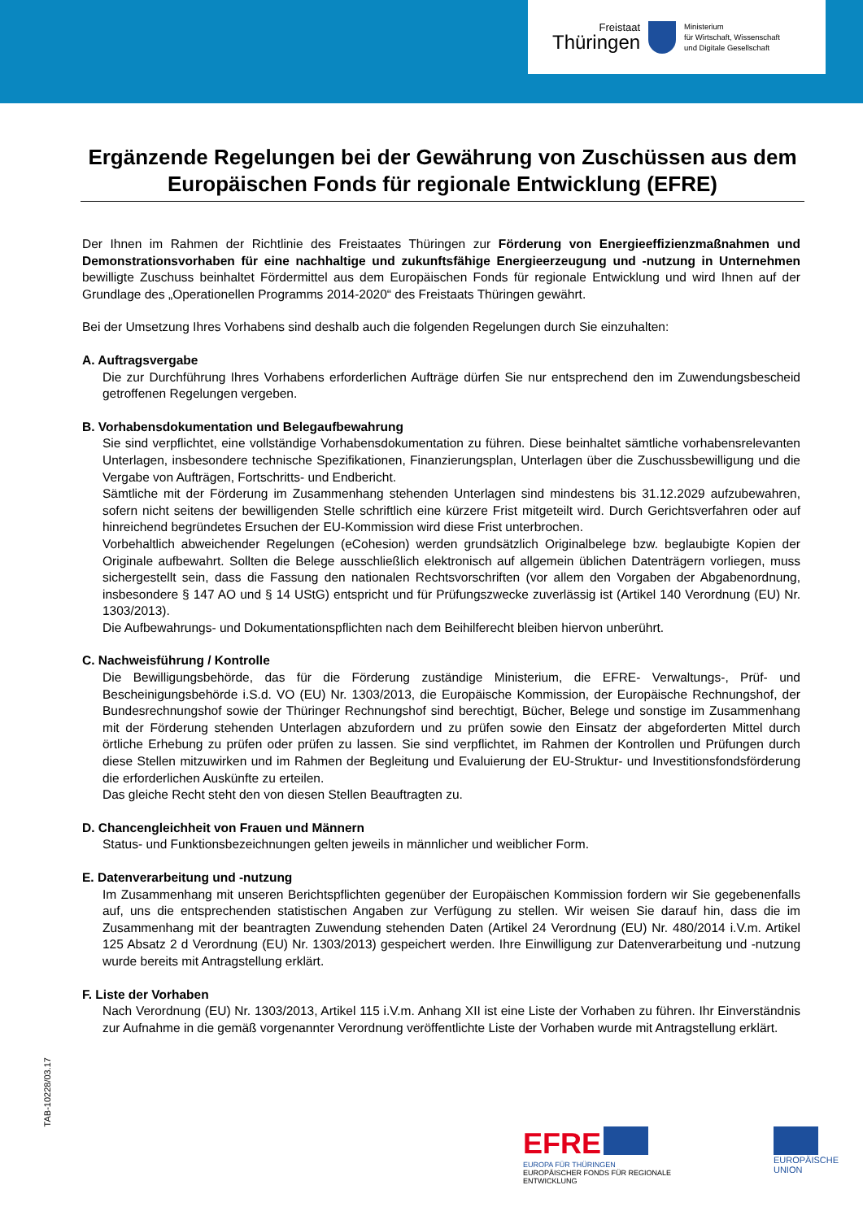Freistaat
Thüringen
Ministerium
für Wirtschaft, Wissenschaft
und Digitale Gesellschaft
Ergänzende Regelungen bei der Gewährung von Zuschüssen aus dem Europäischen Fonds für regionale Entwicklung (EFRE)
Der Ihnen im Rahmen der Richtlinie des Freistaates Thüringen zur Förderung von Energieeffizienzmaßnahmen und Demonstrationsvorhaben für eine nachhaltige und zukunftsfähige Energieerzeugung und -nutzung in Unternehmen bewilligte Zuschuss beinhaltet Fördermittel aus dem Europäischen Fonds für regionale Entwicklung und wird Ihnen auf der Grundlage des „Operationellen Programms 2014-2020“ des Freistaats Thüringen gewährt.
Bei der Umsetzung Ihres Vorhabens sind deshalb auch die folgenden Regelungen durch Sie einzuhalten:
A. Auftragsvergabe
Die zur Durchführung Ihres Vorhabens erforderlichen Aufträge dürfen Sie nur entsprechend den im Zuwendungsbescheid getroffenen Regelungen vergeben.
B. Vorhabensdokumentation und Belegaufbewahrung
Sie sind verpflichtet, eine vollständige Vorhabensdokumentation zu führen. Diese beinhaltet sämtliche vorhabensrelevanten Unterlagen, insbesondere technische Spezifikationen, Finanzierungsplan, Unterlagen über die Zuschussbewilligung und die Vergabe von Aufträgen, Fortschritts- und Endbericht.
Sämtliche mit der Förderung im Zusammenhang stehenden Unterlagen sind mindestens bis 31.12.2029 aufzubewahren, sofern nicht seitens der bewilligenden Stelle schriftlich eine kürzere Frist mitgeteilt wird. Durch Gerichtsverfahren oder auf hinreichend begründetes Ersuchen der EU-Kommission wird diese Frist unterbrochen.
Vorbehaltlich abweichender Regelungen (eCohesion) werden grundsätzlich Originalbelege bzw. beglaubigte Kopien der Originale aufbewahrt. Sollten die Belege ausschließlich elektronisch auf allgemein üblichen Datenträgern vorliegen, muss sichergestellt sein, dass die Fassung den nationalen Rechtsvorschriften (vor allem den Vorgaben der Abgabenordnung, insbesondere § 147 AO und § 14 UStG) entspricht und für Prüfungszwecke zuverlässig ist (Artikel 140 Verordnung (EU) Nr. 1303/2013).
Die Aufbewahrungs- und Dokumentationspflichten nach dem Beihilferecht bleiben hiervon unberührt.
C. Nachweisführung / Kontrolle
Die Bewilligungsbehörde, das für die Förderung zuständige Ministerium, die EFRE- Verwaltungs-, Prüf- und Bescheinigungsbehörde i.S.d. VO (EU) Nr. 1303/2013, die Europäische Kommission, der Europäische Rechnungshof, der Bundesrechnungshof sowie der Thüringer Rechnungshof sind berechtigt, Bücher, Belege und sonstige im Zusammenhang mit der Förderung stehenden Unterlagen abzufordern und zu prüfen sowie den Einsatz der abgeforderten Mittel durch örtliche Erhebung zu prüfen oder prüfen zu lassen. Sie sind verpflichtet, im Rahmen der Kontrollen und Prüfungen durch diese Stellen mitzuwirken und im Rahmen der Begleitung und Evaluierung der EU-Struktur- und Investitionsfondsförderung die erforderlichen Auskünfte zu erteilen.
Das gleiche Recht steht den von diesen Stellen Beauftragten zu.
D. Chancengleichheit von Frauen und Männern
Status- und Funktionsbezeichnungen gelten jeweils in männlicher und weiblicher Form.
E. Datenverarbeitung und -nutzung
Im Zusammenhang mit unseren Berichtspflichten gegenüber der Europäischen Kommission fordern wir Sie gegebenenfalls auf, uns die entsprechenden statistischen Angaben zur Verfügung zu stellen. Wir weisen Sie darauf hin, dass die im Zusammenhang mit der beantragten Zuwendung stehenden Daten (Artikel 24 Verordnung (EU) Nr. 480/2014 i.V.m. Artikel 125 Absatz 2 d Verordnung (EU) Nr. 1303/2013) gespeichert werden. Ihre Einwilligung zur Datenverarbeitung und -nutzung wurde bereits mit Antragstellung erklärt.
F. Liste der Vorhaben
Nach Verordnung (EU) Nr. 1303/2013, Artikel 115 i.V.m. Anhang XII ist eine Liste der Vorhaben zu führen. Ihr Einverständnis zur Aufnahme in die gemäß vorgenannter Verordnung veröffentlichte Liste der Vorhaben wurde mit Antragstellung erklärt.
TAB-10228/03.17
EFRE
EUROPA FÜR THÜRINGEN
EUROPÄISCHER FONDS FÜR REGIONALE ENTWICKLUNG
EUROPÄISCHE UNION